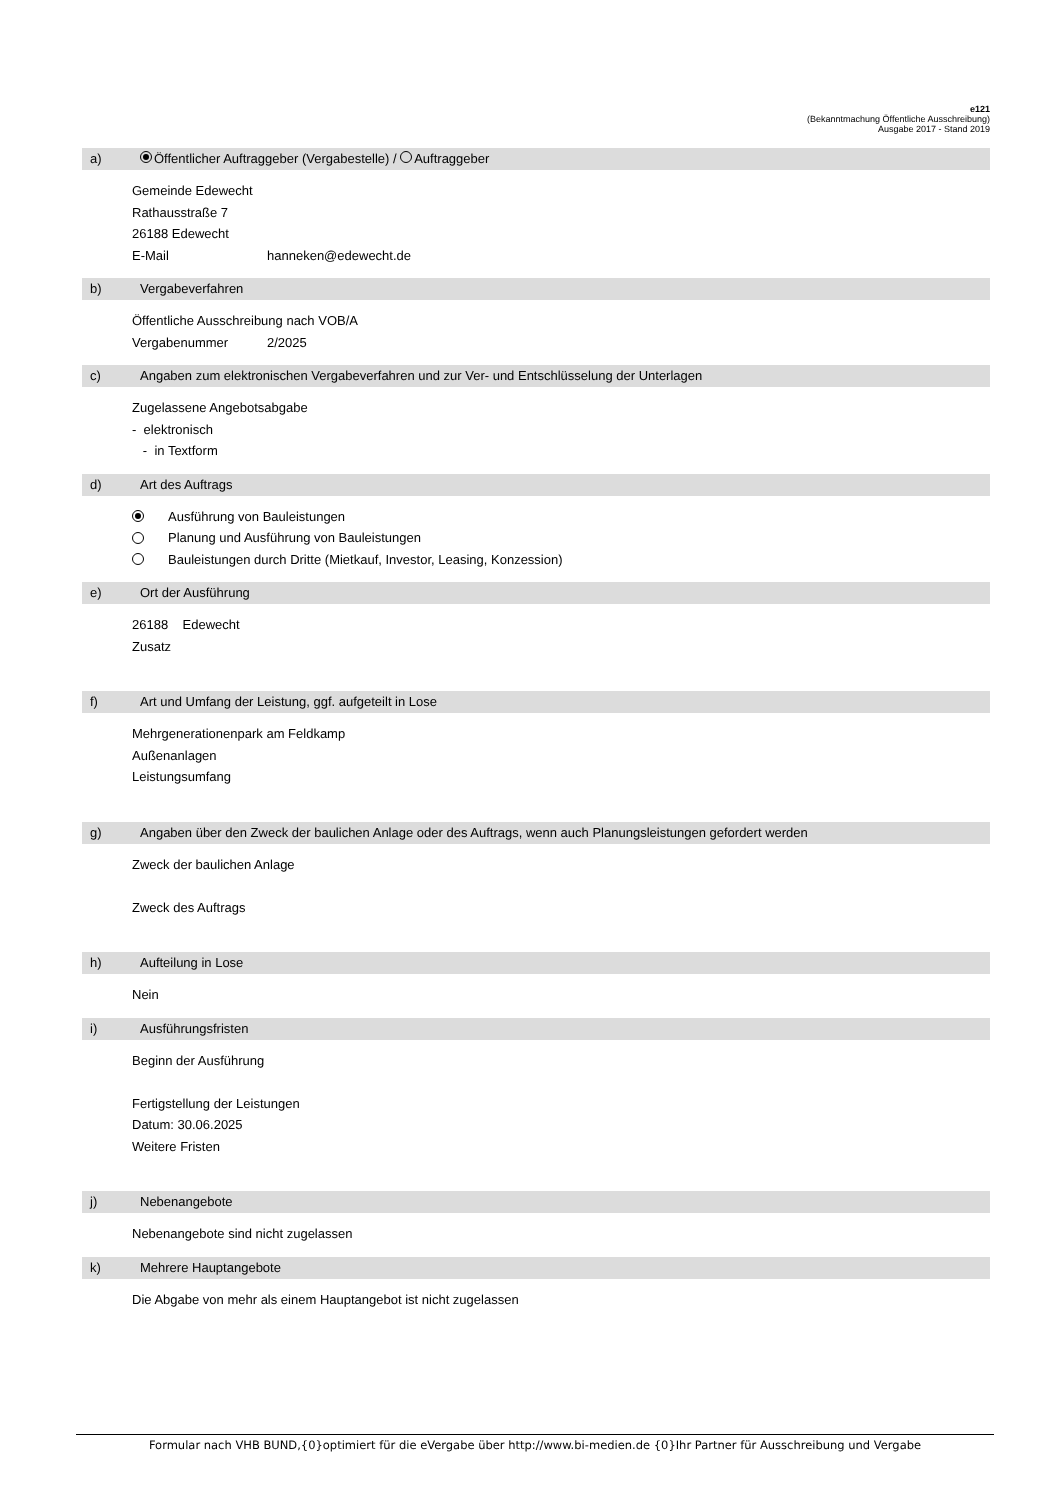e121
(Bekanntmachung Öffentliche Ausschreibung)
Ausgabe 2017 - Stand 2019
a) Öffentlicher Auftraggeber (Vergabestelle) / Auftraggeber
Gemeinde Edewecht
Rathausstraße 7
26188 Edewecht
E-Mail hanneken@edewecht.de
b) Vergabeverfahren
Öffentliche Ausschreibung nach VOB/A
Vergabenummer 2/2025
c) Angaben zum elektronischen Vergabeverfahren und zur Ver- und Entschlüsselung der Unterlagen
Zugelassene Angebotsabgabe
- elektronisch
- in Textform
d) Art des Auftrags
Ausführung von Bauleistungen
Planung und Ausführung von Bauleistungen
Bauleistungen durch Dritte (Mietkauf, Investor, Leasing, Konzession)
e) Ort der Ausführung
26188 Edewecht
Zusatz
f) Art und Umfang der Leistung, ggf. aufgeteilt in Lose
Mehrgenerationenpark am Feldkamp
Außenanlagen
Leistungsumfang
g) Angaben über den Zweck der baulichen Anlage oder des Auftrags, wenn auch Planungsleistungen gefordert werden
Zweck der baulichen Anlage
Zweck des Auftrags
h) Aufteilung in Lose
Nein
i) Ausführungsfristen
Beginn der Ausführung
Fertigstellung der Leistungen
Datum: 30.06.2025
Weitere Fristen
j) Nebenangebote
Nebenangebote sind nicht zugelassen
k) Mehrere Hauptangebote
Die Abgabe von mehr als einem Hauptangebot ist nicht zugelassen
Formular nach VHB BUND,{0}optimiert für die eVergabe über http://www.bi-medien.de {0}Ihr Partner für Ausschreibung und Vergabe